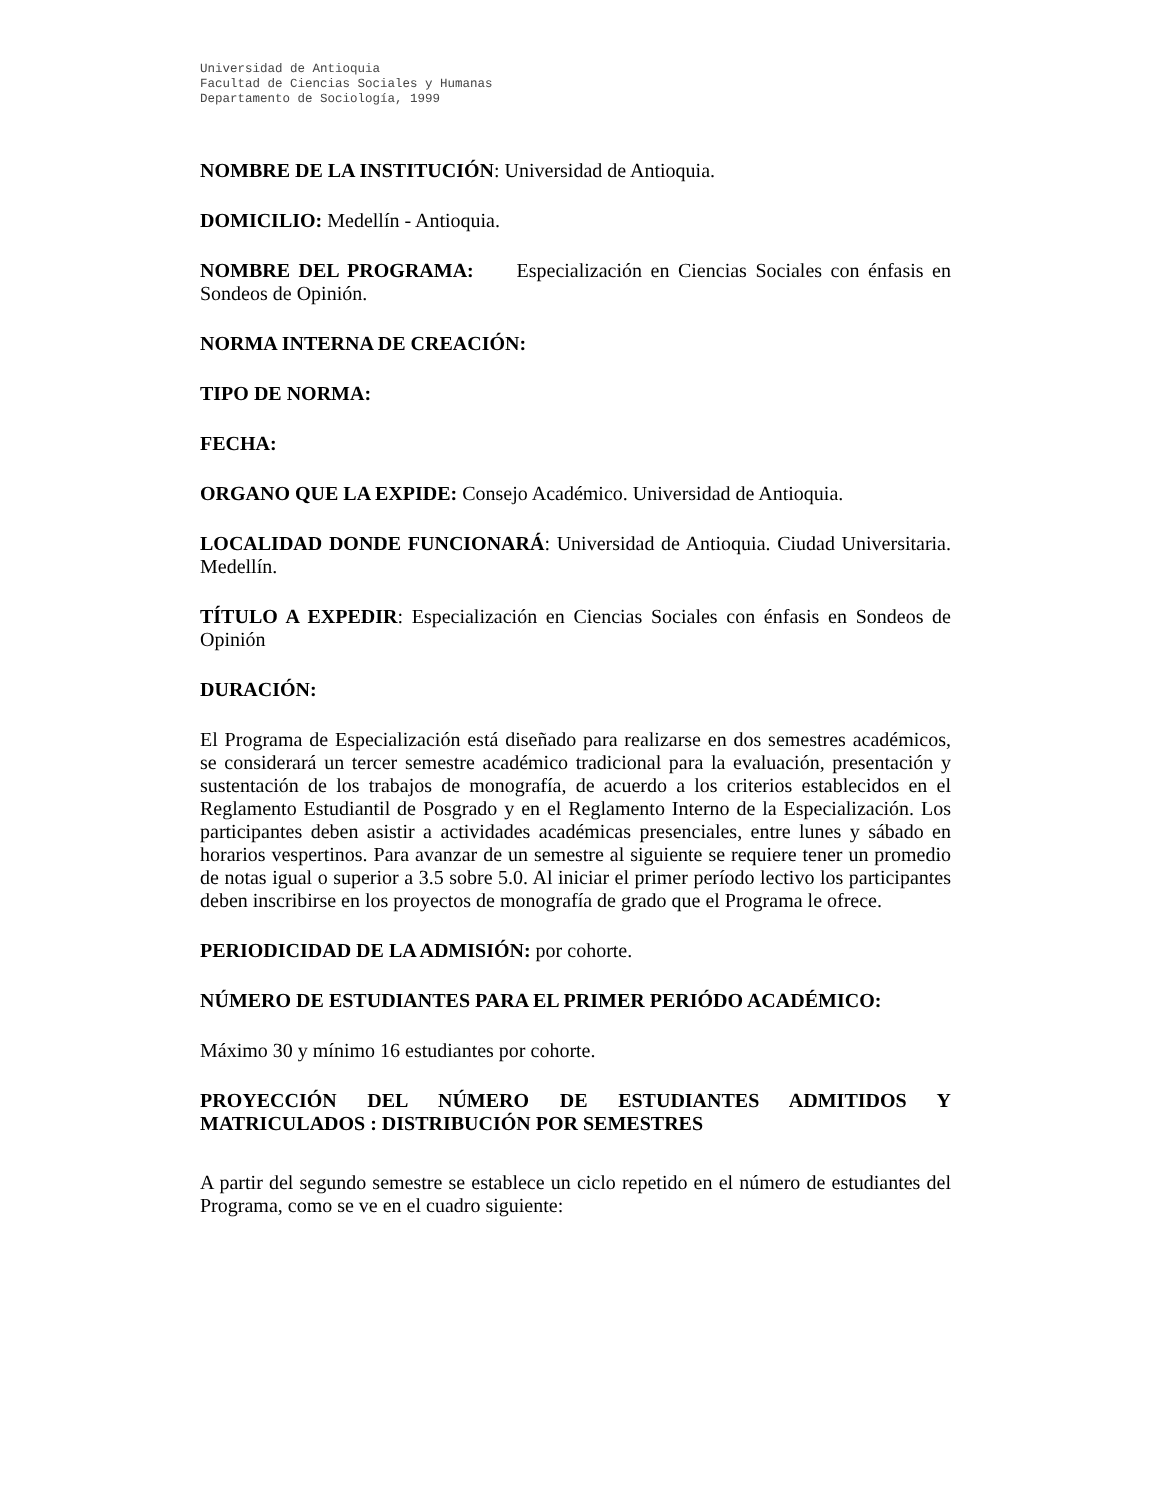Universidad de Antioquia
Facultad de Ciencias Sociales y Humanas
Departamento de Sociología, 1999
NOMBRE DE LA INSTITUCIÓN: Universidad de Antioquia.
DOMICILIO: Medellín - Antioquia.
NOMBRE DEL PROGRAMA: Especialización en Ciencias Sociales con énfasis en Sondeos de Opinión.
NORMA INTERNA DE CREACIÓN:
TIPO DE NORMA:
FECHA:
ORGANO QUE LA EXPIDE: Consejo Académico. Universidad de Antioquia.
LOCALIDAD DONDE FUNCIONARÁ: Universidad de Antioquia. Ciudad Universitaria. Medellín.
TÍTULO A EXPEDIR: Especialización en Ciencias Sociales con énfasis en Sondeos de Opinión
DURACIÓN:
El Programa de Especialización está diseñado para realizarse en dos semestres académicos, se considerará un tercer semestre académico tradicional para la evaluación, presentación y sustentación de los trabajos de monografía, de acuerdo a los criterios establecidos en el Reglamento Estudiantil de Posgrado y en el Reglamento Interno de la Especialización. Los participantes deben asistir a actividades académicas presenciales, entre lunes y sábado en horarios vespertinos. Para avanzar de un semestre al siguiente se requiere tener un promedio de notas igual o superior a 3.5 sobre 5.0. Al iniciar el primer período lectivo los participantes deben inscribirse en los proyectos de monografía de grado que el Programa le ofrece.
PERIODICIDAD DE LA ADMISIÓN: por cohorte.
NÚMERO DE ESTUDIANTES PARA EL PRIMER PERIÓDO ACADÉMICO:
Máximo 30 y mínimo 16 estudiantes por cohorte.
PROYECCIÓN DEL NÚMERO DE ESTUDIANTES ADMITIDOS Y MATRICULADOS : DISTRIBUCIÓN POR SEMESTRES
A partir del segundo semestre se establece un ciclo repetido en el número de estudiantes del Programa, como se ve en el cuadro siguiente: